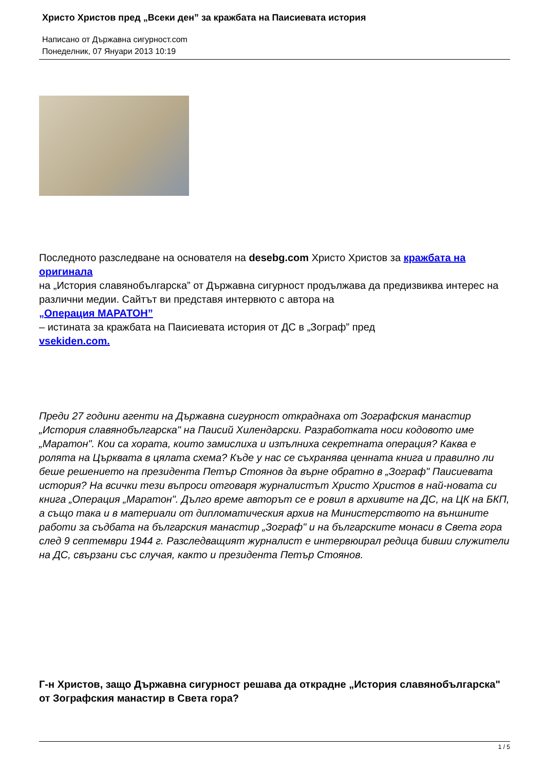Христо Христов пред „Всеки ден” за кражбата на Паисиевата история
Написано от Държавна сигурност.com
Понеделник, 07 Януари 2013 10:19
Последното разследване на основателя на desebg.com Христо Христов за кражбата на оригинала
на „История славянобългарска” от Държавна сигурност продължава да предизвиква интерес на различни медии. Сайтът ви представя интервюто с автора на
„Операция МАРАТОН”
– истината за кражбата на Паисиевата история от ДС в „Зограф” пред
vsekiden.com.
Преди 27 години агенти на Държавна сигурност откраднаха от Зографския манастир „История славянобългарска" на Паисий Хилендарски. Разработката носи кодовото име „Маратон". Кои са хората, които замислиха и изпълниха секретната операция? Каква е ролята на Църквата в цялата схема? Къде у нас се съхранява ценната книга и правилно ли беше решението на президента Петър Стоянов да върне обратно в „Зограф" Паисиевата история? На всички тези въпроси отговаря журналистът Христо Христов в най-новата си книга „Операция „Маратон". Дълго време авторът се е ровил в архивите на ДС, на ЦК на БКП, а също така и в материали от дипломатическия архив на Министерството на външните работи за съдбата на българския манастир „Зограф" и на българските монаси в Света гора след 9 септември 1944 г. Разследващият журналист е интервюирал редица бивши служители на ДС, свързани със случая, както и президента Петър Стоянов.
Г-н Христов, защо Държавна сигурност решава да открадне „История славянобългарска" от Зографския манастир в Света гора?
1 / 5